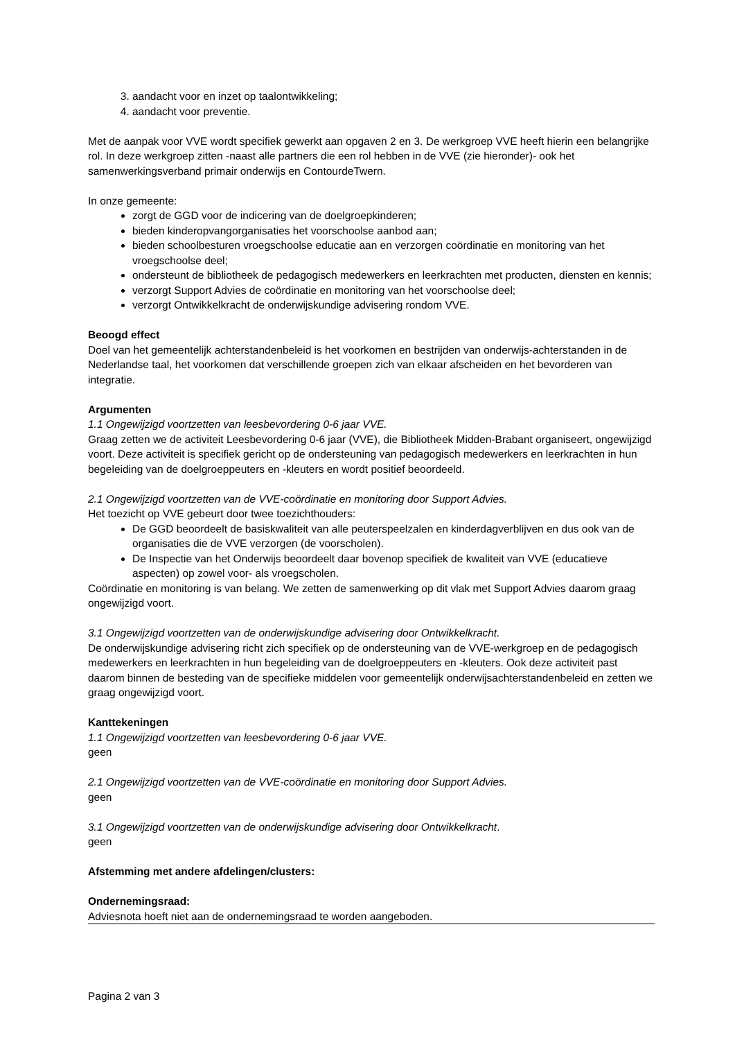3. aandacht voor en inzet op taalontwikkeling;
4. aandacht voor preventie.
Met de aanpak voor VVE wordt specifiek gewerkt aan opgaven 2 en 3. De werkgroep VVE heeft hierin een belangrijke rol. In deze werkgroep zitten -naast alle partners die een rol hebben in de VVE (zie hieronder)- ook het samenwerkingsverband primair onderwijs en ContourdeTwern.
In onze gemeente:
zorgt de GGD voor de indicering van de doelgroepkinderen;
bieden kinderopvangorganisaties het voorschoolse aanbod aan;
bieden schoolbesturen vroegschoolse educatie aan en verzorgen coördinatie en monitoring van het vroegschoolse deel;
ondersteunt de bibliotheek de pedagogisch medewerkers en leerkrachten met producten, diensten en kennis;
verzorgt Support Advies de coördinatie en monitoring van het voorschoolse deel;
verzorgt Ontwikkelkracht de onderwijskundige advisering rondom VVE.
Beoogd effect
Doel van het gemeentelijk achterstandenbeleid is het voorkomen en bestrijden van onderwijs-achterstanden in de Nederlandse taal, het voorkomen dat verschillende groepen zich van elkaar afscheiden en het bevorderen van integratie.
Argumenten
1.1 Ongewijzigd voortzetten van leesbevordering 0-6 jaar VVE.
Graag zetten we de activiteit Leesbevordering 0-6 jaar (VVE), die Bibliotheek Midden-Brabant organiseert, ongewijzigd voort. Deze activiteit is specifiek gericht op de ondersteuning van pedagogisch medewerkers en leerkrachten in hun begeleiding van de doelgroeppeuters en -kleuters en wordt positief beoordeeld.
2.1 Ongewijzigd voortzetten van de VVE-coördinatie en monitoring door Support Advies.
Het toezicht op VVE gebeurt door twee toezichthouders:
De GGD beoordeelt de basiskwaliteit van alle peuterspeelzalen en kinderdagverblijven en dus ook van de organisaties die de VVE verzorgen (de voorscholen).
De Inspectie van het Onderwijs beoordeelt daar bovenop specifiek de kwaliteit van VVE (educatieve aspecten) op zowel voor- als vroegscholen.
Coördinatie en monitoring is van belang. We zetten de samenwerking op dit vlak met Support Advies daarom graag ongewijzigd voort.
3.1 Ongewijzigd voortzetten van de onderwijskundige advisering door Ontwikkelkracht.
De onderwijskundige advisering richt zich specifiek op de ondersteuning van de VVE-werkgroep en de pedagogisch medewerkers en leerkrachten in hun begeleiding van de doelgroeppeuters en -kleuters. Ook deze activiteit past daarom binnen de besteding van de specifieke middelen voor gemeentelijk onderwijsachterstandenbeleid en zetten we graag ongewijzigd voort.
Kanttekeningen
1.1 Ongewijzigd voortzetten van leesbevordering 0-6 jaar VVE.
geen
2.1 Ongewijzigd voortzetten van de VVE-coördinatie en monitoring door Support Advies.
geen
3.1 Ongewijzigd voortzetten van de onderwijskundige advisering door Ontwikkelkracht.
geen
Afstemming met andere afdelingen/clusters:
Ondernemingsraad:
Adviesnota hoeft niet aan de ondernemingsraad te worden aangeboden.
Pagina 2 van 3